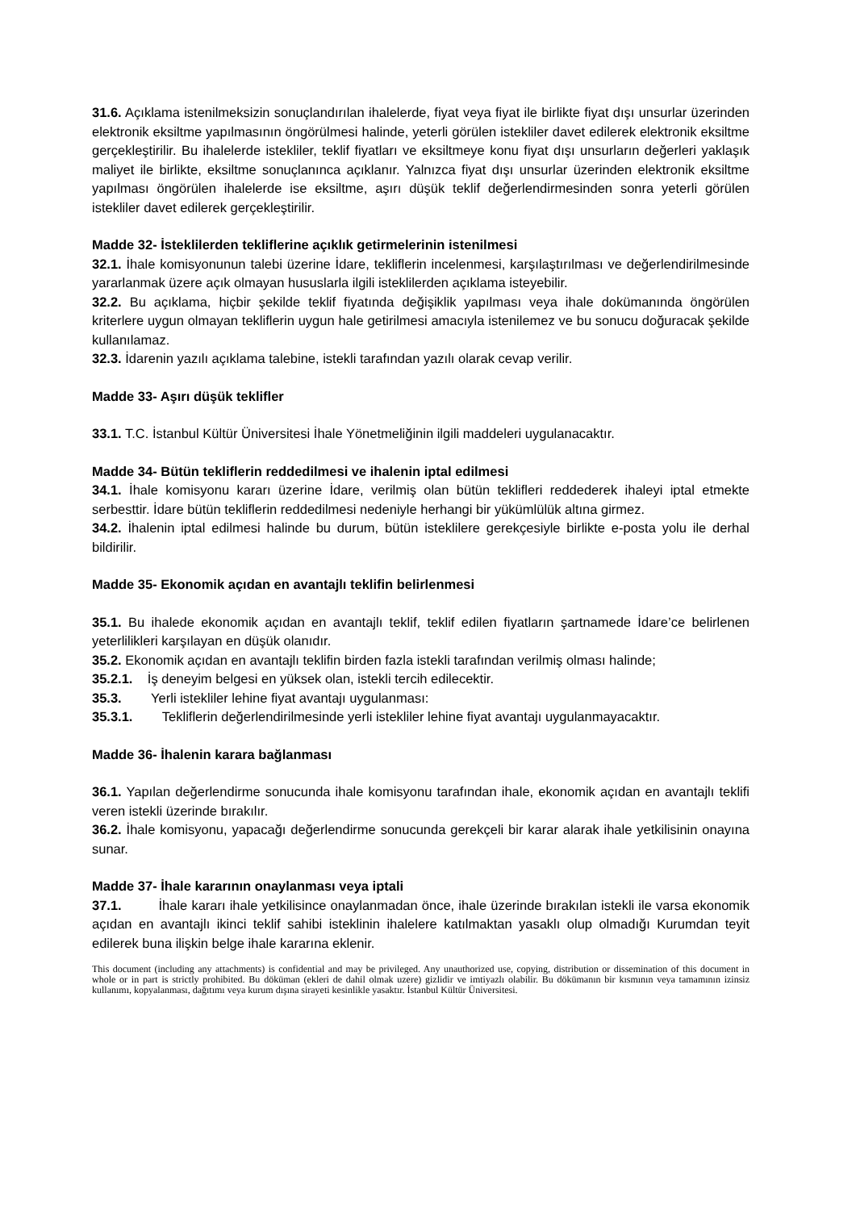31.6. Açıklama istenilmeksizin sonuçlandırılan ihalelerde, fiyat veya fiyat ile birlikte fiyat dışı unsurlar üzerinden elektronik eksiltme yapılmasının öngörülmesi halinde, yeterli görülen istekliler davet edilerek elektronik eksiltme gerçekleştirilir. Bu ihalelerde istekliler, teklif fiyatları ve eksiltmeye konu fiyat dışı unsurların değerleri yaklaşık maliyet ile birlikte, eksiltme sonuçlanınca açıklanır. Yalnızca fiyat dışı unsurlar üzerinden elektronik eksiltme yapılması öngörülen ihalelerde ise eksiltme, aşırı düşük teklif değerlendirmesinden sonra yeterli görülen istekliler davet edilerek gerçekleştirilir.
Madde 32- İsteklilerden tekliflerine açıklık getirmelerinin istenilmesi
32.1. İhale komisyonunun talebi üzerine İdare, tekliflerin incelenmesi, karşılaştırılması ve değerlendirilmesinde yararlanmak üzere açık olmayan hususlarla ilgili isteklilerden açıklama isteyebilir.
32.2. Bu açıklama, hiçbir şekilde teklif fiyatında değişiklik yapılması veya ihale dokümanında öngörülen kriterlere uygun olmayan tekliflerin uygun hale getirilmesi amacıyla istenilemez ve bu sonucu doğuracak şekilde kullanılamaz.
32.3. İdarenin yazılı açıklama talebine, istekli tarafından yazılı olarak cevap verilir.
Madde 33- Aşırı düşük teklifler
33.1. T.C. İstanbul Kültür Üniversitesi İhale Yönetmeliğinin ilgili maddeleri uygulanacaktır.
Madde 34- Bütün tekliflerin reddedilmesi ve ihalenin iptal edilmesi
34.1. İhale komisyonu kararı üzerine İdare, verilmiş olan bütün teklifleri reddederek ihaleyi iptal etmekte serbesttir. İdare bütün tekliflerin reddedilmesi nedeniyle herhangi bir yükümlülük altına girmez.
34.2. İhalenin iptal edilmesi halinde bu durum, bütün isteklilere gerekçesiyle birlikte e-posta yolu ile derhal bildirilir.
Madde 35- Ekonomik açıdan en avantajlı teklifin belirlenmesi
35.1. Bu ihalede ekonomik açıdan en avantajlı teklif, teklif edilen fiyatların şartnamede İdare’ce belirlenen yeterlilikleri karşılayan en düşük olanıdır.
35.2. Ekonomik açıdan en avantajlı teklifin birden fazla istekli tarafından verilmiş olması halinde;
35.2.1. İş deneyim belgesi en yüksek olan, istekli tercih edilecektir.
35.3. Yerli istekliler lehine fiyat avantajı uygulanması:
35.3.1. Tekliflerin değerlendirilmesinde yerli istekliler lehine fiyat avantajı uygulanmayacaktır.
Madde 36- İhalenin karara bağlanması
36.1. Yapılan değerlendirme sonucunda ihale komisyonu tarafından ihale, ekonomik açıdan en avantajlı teklifi veren istekli üzerinde bırakılır.
36.2. İhale komisyonu, yapacağı değerlendirme sonucunda gerekçeli bir karar alarak ihale yetkilisinin onayına sunar.
Madde 37- İhale kararının onaylanması veya iptali
37.1. İhale kararı ihale yetkilisince onaylanmadan önce, ihale üzerinde bırakılan istekli ile varsa ekonomik açıdan en avantajlı ikinci teklif sahibi isteklinin ihalelere katılmaktan yasaklı olup olmadığı Kurumdan teyit edilerek buna ilişkin belge ihale kararına eklenir.
This document (including any attachments) is confidential and may be privileged. Any unauthorized use, copying, distribution or dissemination of this document in whole or in part is strictly prohibited. Bu döküman (ekleri de dahil olmak uzere) gizlidir ve imtiyazlı olabilir. Bu dökümanın bir kısmının veya tamamının izinsiz kullanımı, kopyalanması, dağıtımı veya kurum dışına sirayeti kesinlikle yasaktır. İstanbul Kültür Üniversitesi.